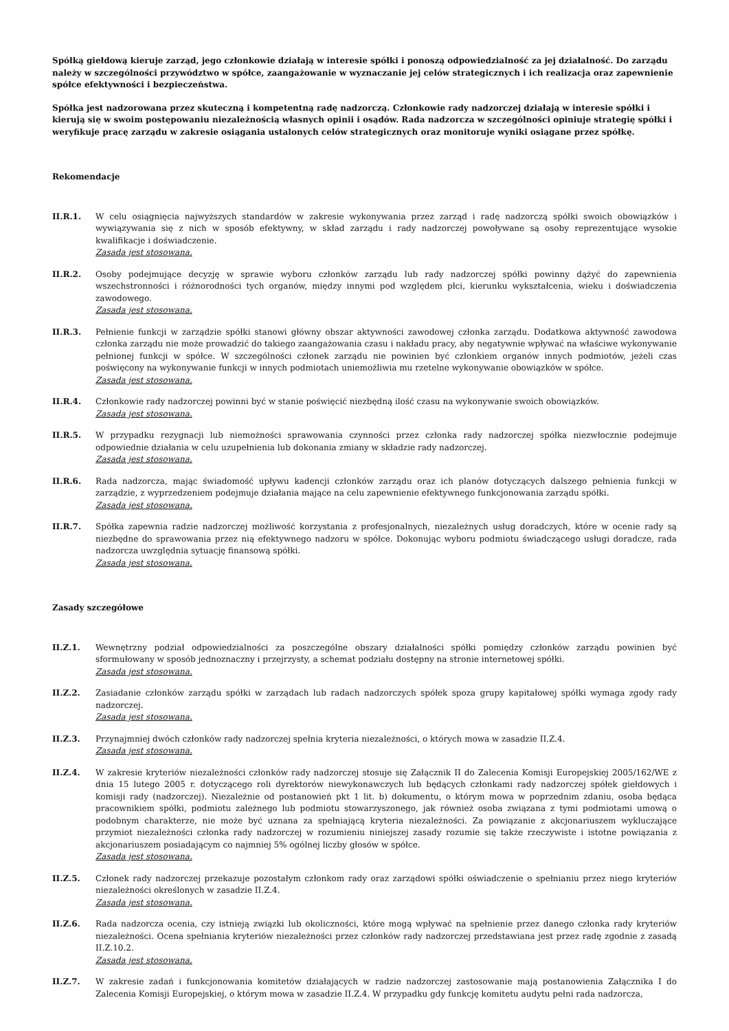Spółką giełdową kieruje zarząd, jego członkowie działają w interesie spółki i ponoszą odpowiedzialność za jej działalność. Do zarządu należy w szczególności przywództwo w spółce, zaangażowanie w wyznaczanie jej celów strategicznych i ich realizacja oraz zapewnienie spółce efektywności i bezpieczeństwa.
Spółka jest nadzorowana przez skuteczną i kompetentną radę nadzorczą. Członkowie rady nadzorczej działają w interesie spółki i kierują się w swoim postępowaniu niezależnością własnych opinii i osądów. Rada nadzorcza w szczególności opiniuje strategię spółki i weryfikuje pracę zarządu w zakresie osiągania ustalonych celów strategicznych oraz monitoruje wyniki osiągane przez spółkę.
Rekomendacje
II.R.1. W celu osiągnięcia najwyższych standardów w zakresie wykonywania przez zarząd i radę nadzorczą spółki swoich obowiązków i wywiązywania się z nich w sposób efektywny, w skład zarządu i rady nadzorczej powoływane są osoby reprezentujące wysokie kwalifikacje i doświadczenie.
Zasada jest stosowana.
II.R.2. Osoby podejmujące decyzję w sprawie wyboru członków zarządu lub rady nadzorczej spółki powinny dążyć do zapewnienia wszechstronności i różnorodności tych organów, między innymi pod względem płci, kierunku wykształcenia, wieku i doświadczenia zawodowego.
Zasada jest stosowana.
II.R.3. Pełnienie funkcji w zarządzie spółki stanowi główny obszar aktywności zawodowej członka zarządu. Dodatkowa aktywność zawodowa członka zarządu nie może prowadzić do takiego zaangażowania czasu i nakładu pracy, aby negatywnie wpływać na właściwe wykonywanie pełnionej funkcji w spółce. W szczególności członek zarządu nie powinien być członkiem organów innych podmiotów, jeżeli czas poświęcony na wykonywanie funkcji w innych podmiotach uniemożliwia mu rzetelne wykonywanie obowiązków w spółce.
Zasada jest stosowana.
II.R.4. Członkowie rady nadzorczej powinni być w stanie poświęcić niezbędną ilość czasu na wykonywanie swoich obowiązków.
Zasada jest stosowana.
II.R.5. W przypadku rezygnacji lub niemożności sprawowania czynności przez członka rady nadzorczej spółka niezwłocznie podejmuje odpowiednie działania w celu uzupełnienia lub dokonania zmiany w składzie rady nadzorczej.
Zasada jest stosowana.
II.R.6. Rada nadzorcza, mając świadomość upływu kadencji członków zarządu oraz ich planów dotyczących dalszego pełnienia funkcji w zarządzie, z wyprzedzeniem podejmuje działania mające na celu zapewnienie efektywnego funkcjonowania zarządu spółki.
Zasada jest stosowana.
II.R.7. Spółka zapewnia radzie nadzorczej możliwość korzystania z profesjonalnych, niezależnych usług doradczych, które w ocenie rady są niezbędne do sprawowania przez nią efektywnego nadzoru w spółce. Dokonując wyboru podmiotu świadczącego usługi doradcze, rada nadzorcza uwzględnia sytuację finansową spółki.
Zasada jest stosowana.
Zasady szczegółowe
II.Z.1. Wewnętrzny podział odpowiedzialności za poszczególne obszary działalności spółki pomiędzy członków zarządu powinien być sformułowany w sposób jednoznaczny i przejrzysty, a schemat podziału dostępny na stronie internetowej spółki.
Zasada jest stosowana.
II.Z.2. Zasiadanie członków zarządu spółki w zarządach lub radach nadzorczych spółek spoza grupy kapitałowej spółki wymaga zgody rady nadzorczej.
Zasada jest stosowana.
II.Z.3. Przynajmniej dwóch członków rady nadzorczej spełnia kryteria niezależności, o których mowa w zasadzie II.Z.4.
Zasada jest stosowana.
II.Z.4. W zakresie kryteriów niezależności członków rady nadzorczej stosuje się Załącznik II do Zalecenia Komisji Europejskiej 2005/162/WE z dnia 15 lutego 2005 r. dotyczącego roli dyrektorów niewykonawczych lub będących członkami rady nadzorczej spółek giełdowych i komisji rady (nadzorczej). Niezależnie od postanowień pkt 1 lit. b) dokumentu, o którym mowa w poprzednim zdaniu, osoba będąca pracownikiem spółki, podmiotu zależnego lub podmiotu stowarzyszonego, jak również osoba związana z tymi podmiotami umową o podobnym charakterze, nie może być uznana za spełniającą kryteria niezależności. Za powiązanie z akcjonariuszem wykluczające przymiot niezależności członka rady nadzorczej w rozumieniu niniejszej zasady rozumie się także rzeczywiste i istotne powiązania z akcjonariuszem posiadającym co najmniej 5% ogólnej liczby głosów w spółce.
Zasada jest stosowana.
II.Z.5. Członek rady nadzorczej przekazuje pozostałym członkom rady oraz zarządowi spółki oświadczenie o spełnianiu przez niego kryteriów niezależności określonych w zasadzie II.Z.4.
Zasada jest stosowana.
II.Z.6. Rada nadzorcza ocenia, czy istnieją związki lub okoliczności, które mogą wpływać na spełnienie przez danego członka rady kryteriów niezależności. Ocena spełniania kryteriów niezależności przez członków rady nadzorczej przedstawiana jest przez radę zgodnie z zasadą II.Z.10.2.
Zasada jest stosowana.
II.Z.7. W zakresie zadań i funkcjonowania komitetów działających w radzie nadzorczej zastosowanie mają postanowienia Załącznika I do Zalecenia Komisji Europejskiej, o którym mowa w zasadzie II.Z.4. W przypadku gdy funkcję komitetu audytu pełni rada nadzorcza,